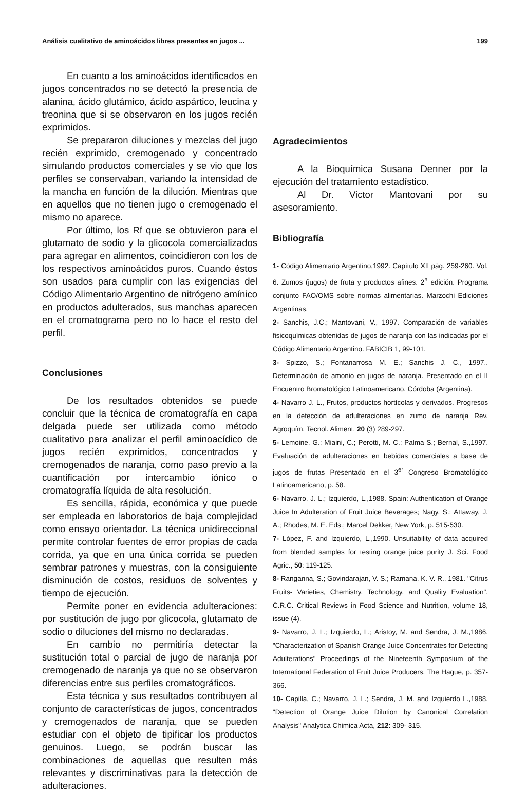Análisis cualitativo de aminoácidos libres presentes en jugos ... 199
En cuanto a los aminoácidos identificados en jugos concentrados no se detectó la presencia de alanina, ácido glutámico, ácido aspártico, leucina y treonina que si se observaron en los jugos recién exprimidos.
Se prepararon diluciones y mezclas del jugo recién exprimido, cremogenado y concentrado simulando productos comerciales y se vio que los perfiles se conservaban, variando la intensidad de la mancha en función de la dilución. Mientras que en aquellos que no tienen jugo o cremogenado el mismo no aparece.
Por último, los Rf que se obtuvieron para el glutamato de sodio y la glicocola comercializados para agregar en alimentos, coincidieron con los de los respectivos aminoácidos puros. Cuando éstos son usados para cumplir con las exigencias del Código Alimentario Argentino de nitrógeno amínico en productos adulterados, sus manchas aparecen en el cromatograma pero no lo hace el resto del perfil.
Conclusiones
De los resultados obtenidos se puede concluir que la técnica de cromatografía en capa delgada puede ser utilizada como método cualitativo para analizar el perfil aminoacídico de jugos recién exprimidos, concentrados y cremogenados de naranja, como paso previo a la cuantificación por intercambio iónico o cromatografía líquida de alta resolución.
Es sencilla, rápida, económica y que puede ser empleada en laboratorios de baja complejidad como ensayo orientador. La técnica unidireccional permite controlar fuentes de error propias de cada corrida, ya que en una única corrida se pueden sembrar patrones y muestras, con la consiguiente disminución de costos, residuos de solventes y tiempo de ejecución.
Permite poner en evidencia adulteraciones: por sustitución de jugo por glicocola, glutamato de sodio o diluciones del mismo no declaradas.
En cambio no permitiría detectar la sustitución total o parcial de jugo de naranja por cremogenado de naranja ya que no se observaron diferencias entre sus perfiles cromatográficos.
Esta técnica y sus resultados contribuyen al conjunto de características de jugos, concentrados y cremogenados de naranja, que se pueden estudiar con el objeto de tipificar los productos genuinos. Luego, se podrán buscar las combinaciones de aquellas que resulten más relevantes y discriminativas para la detección de adulteraciones.
Agradecimientos
A la Bioquímica Susana Denner por la ejecución del tratamiento estadístico.
Al Dr. Victor Mantovani por su asesoramiento.
Bibliografía
1- Código Alimentario Argentino,1992. Capítulo XII pág. 259-260. Vol. 6. Zumos (jugos) de fruta y productos afines. 2<sup>a</sup> edición. Programa conjunto FAO/OMS sobre normas alimentarias. Marzochi Ediciones Argentinas.
2- Sanchis, J.C.; Mantovani, V., 1997. Comparación de variables fisicoquímicas obtenidas de jugos de naranja con las indicadas por el Código Alimentario Argentino. FABICIB 1, 99-101.
3- Spizzo, S.; Fontanarrosa M. E.; Sanchis J. C., 1997.. Determinación de amonio en jugos de naranja. Presentado en el II Encuentro Bromatológico Latinoamericano. Córdoba (Argentina).
4- Navarro J. L., Frutos, productos hortícolas y derivados. Progresos en la detección de adulteraciones en zumo de naranja Rev. Agroquím. Tecnol. Aliment. 20 (3) 289-297.
5- Lemoine, G.; Miaini, C.; Perotti, M. C.; Palma S.; Bernal, S.,1997. Evaluación de adulteraciones en bebidas comerciales a base de jugos de frutas Presentado en el 3<sup>er</sup> Congreso Bromatológico Latinoamericano, p. 58.
6- Navarro, J. L.; Izquierdo, L.,1988. Spain: Authentication of Orange Juice In Adulteration of Fruit Juice Beverages; Nagy, S.; Attaway, J. A.; Rhodes, M. E. Eds.; Marcel Dekker, New York, p. 515-530.
7- López, F. and Izquierdo, L.,1990. Unsuitability of data acquired from blended samples for testing orange juice purity J. Sci. Food Agric., 50: 119-125.
8- Ranganna, S.; Govindarajan, V. S.; Ramana, K. V. R., 1981. "Citrus Fruits- Varieties, Chemistry, Technology, and Quality Evaluation". C.R.C. Critical Reviews in Food Science and Nutrition, volume 18, issue (4).
9- Navarro, J. L.; Izquierdo, L.; Aristoy, M. and Sendra, J. M.,1986. "Characterization of Spanish Orange Juice Concentrates for Detecting Adulterations" Proceedings of the Nineteenth Symposium of the International Federation of Fruit Juice Producers, The Hague, p. 357-366.
10- Capilla, C.; Navarro, J. L.; Sendra, J. M. and Izquierdo L.,1988. "Detection of Orange Juice Dilution by Canonical Correlation Analysis" Analytica Chimica Acta, 212: 309- 315.